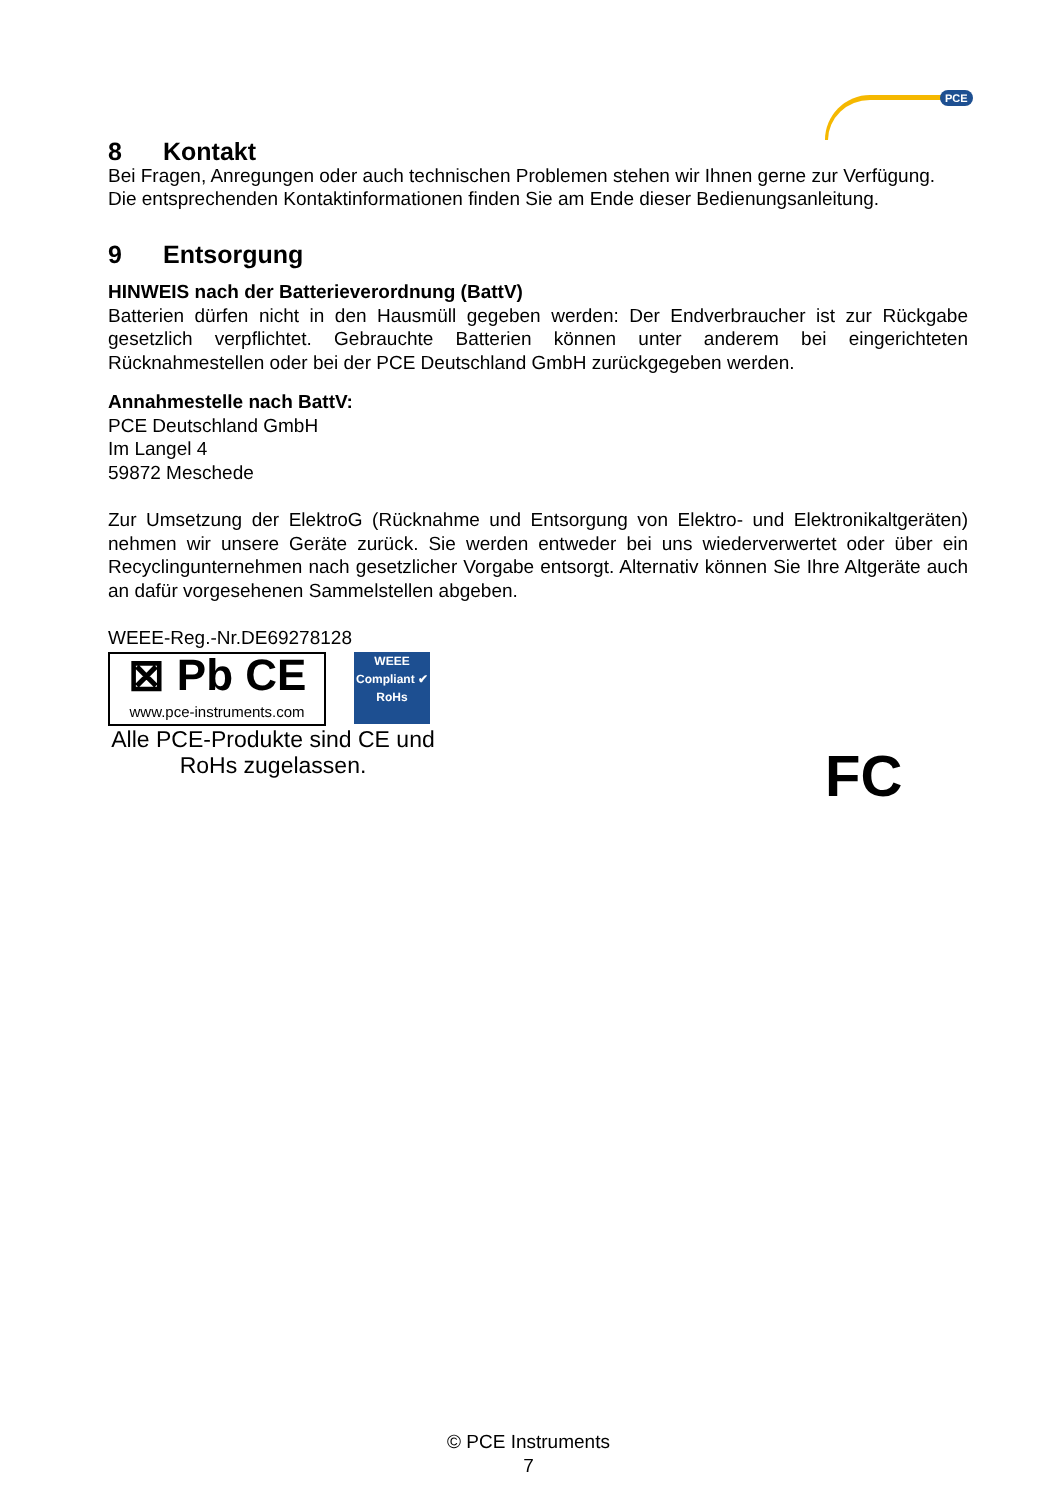PCE
8 Kontakt
Bei Fragen, Anregungen oder auch technischen Problemen stehen wir Ihnen gerne zur Verfügung. Die entsprechenden Kontaktinformationen finden Sie am Ende dieser Bedienungsanleitung.
9 Entsorgung
HINWEIS nach der Batterieverordnung (BattV)
Batterien dürfen nicht in den Hausmüll gegeben werden: Der Endverbraucher ist zur Rückgabe gesetzlich verpflichtet. Gebrauchte Batterien können unter anderem bei eingerichteten Rücknahmestellen oder bei der PCE Deutschland GmbH zurückgegeben werden.
Annahmestelle nach BattV:
PCE Deutschland GmbH
Im Langel 4
59872 Meschede
Zur Umsetzung der ElektroG (Rücknahme und Entsorgung von Elektro- und Elektronikaltgeräten) nehmen wir unsere Geräte zurück. Sie werden entweder bei uns wiederverwertet oder über ein Recyclingunternehmen nach gesetzlicher Vorgabe entsorgt. Alternativ können Sie Ihre Altgeräte auch an dafür vorgesehenen Sammelstellen abgeben.
WEEE-Reg.-Nr.DE69278128
⊠ Pb CE
www.pce-instruments.com
WEEE
Compliant ✔
RoHs
Alle PCE-Produkte sind CE und RoHs zugelassen.
FC
© PCE Instruments
7